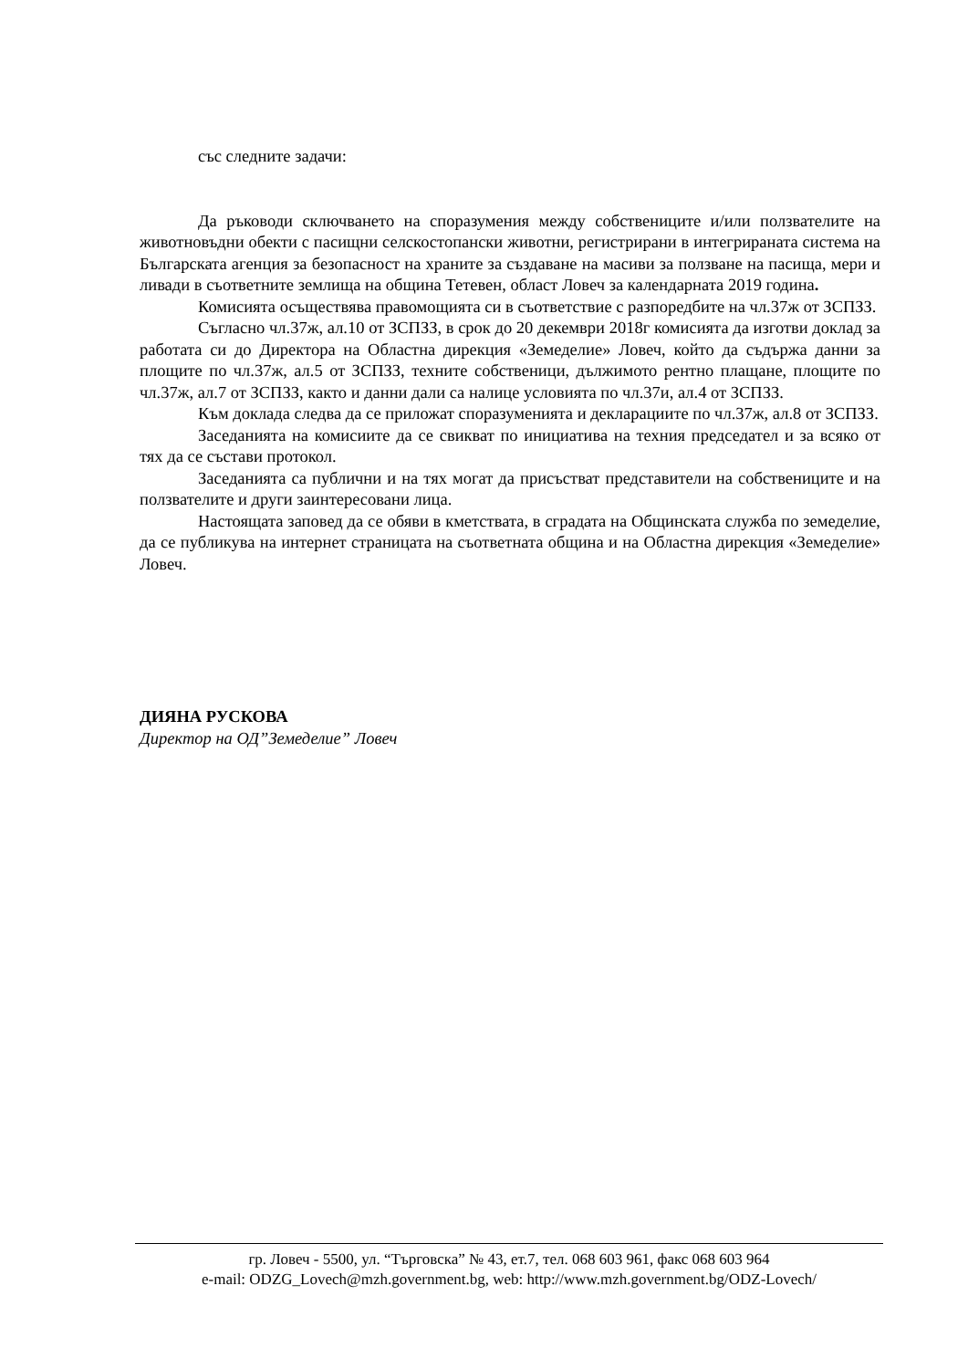със следните задачи:
Да ръководи сключването на споразумения между собствениците и/или ползвателите на животновъдни обекти с пасищни селскостопански животни, регистрирани в интегрираната система на Българската агенция за безопасност на храните за създаване на масиви за ползване на пасища, мери и ливади в съответните землища на община Тетевен, област Ловеч за календарната 2019 година.
Комисията осъществява правомощията си в съответствие с разпоредбите на чл.37ж от ЗСПЗЗ.
Съгласно чл.37ж, ал.10 от ЗСПЗЗ, в срок до 20 декември 2018г комисията да изготви доклад за работата си до Директора на Областна дирекция «Земеделие» Ловеч, който да съдържа данни за площите по чл.37ж, ал.5 от ЗСПЗЗ, техните собственици, дължимото рентно плащане, площите по чл.37ж, ал.7 от ЗСПЗЗ, както и данни дали са налице условията по чл.37и, ал.4 от ЗСПЗЗ.
Към доклада следва да се приложат споразуменията и декларациите по чл.37ж, ал.8 от ЗСПЗЗ.
Заседанията на комисиите да се свикват по инициатива на техния председател и за всяко от тях да се състави протокол.
Заседанията са публични и на тях могат да присъстват представители на собствениците и на ползвателите и други заинтересовани лица.
Настоящата заповед да се обяви в кметствата, в сградата на Общинската служба по земеделие, да се публикува на интернет страницата на съответната община и на Областна дирекция «Земеделие» Ловеч.
ДИЯНА РУСКОВА
Директор на ОД”Земеделие” Ловеч
гр. Ловеч - 5500, ул. “Търговска” № 43, ет.7, тел. 068 603 961, факс 068 603 964
e-mail: ODZG_Lovech@mzh.government.bg, web: http://www.mzh.government.bg/ODZ-Lovech/